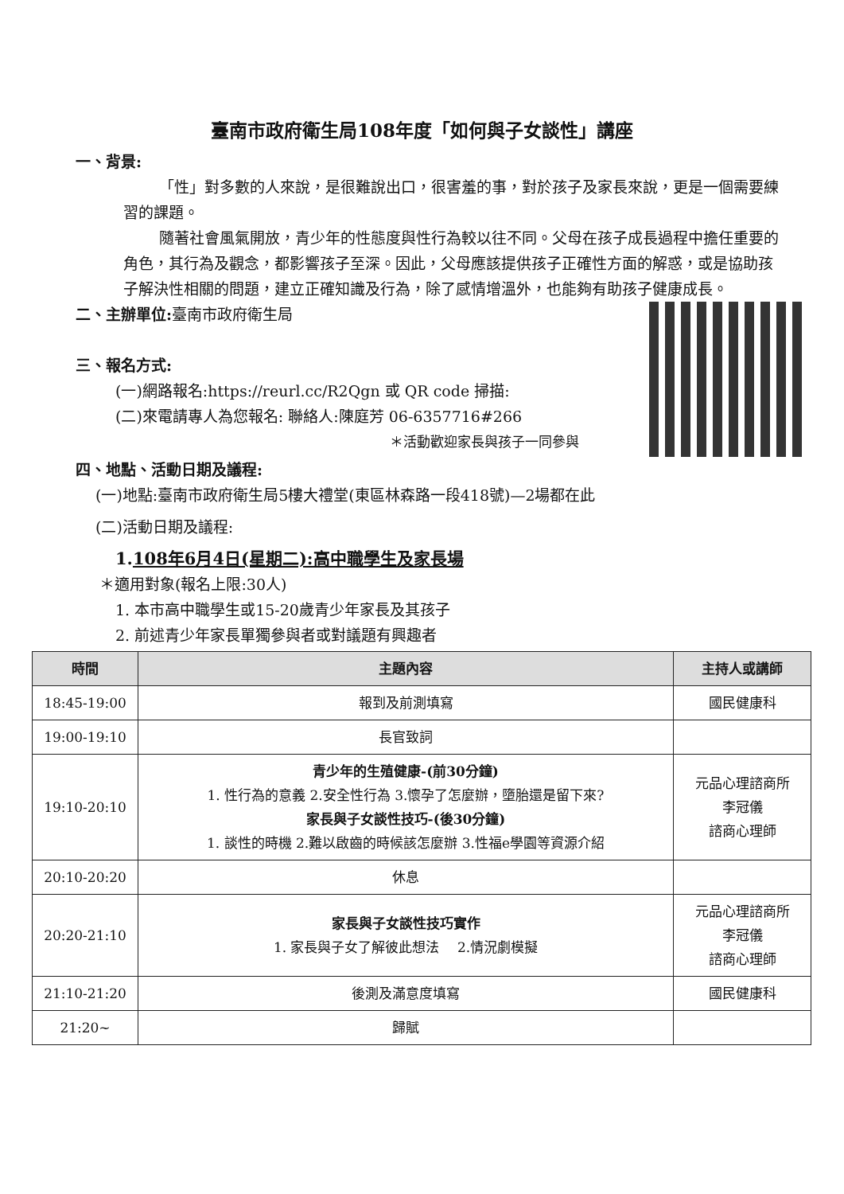臺南市政府衛生局108年度「如何與子女談性」講座
一、背景:
「性」對多數的人來說，是很難說出口，很害羞的事，對於孩子及家長來說，更是一個需要練習的課題。
隨著社會風氣開放，青少年的性態度與性行為較以往不同。父母在孩子成長過程中擔任重要的角色，其行為及觀念，都影響孩子至深。因此，父母應該提供孩子正確性方面的解惑，或是協助孩子解決性相關的問題，建立正確知識及行為，除了感情增溫外，也能夠有助孩子健康成長。
二、主辦單位:臺南市政府衛生局
三、報名方式:
(一)網路報名:https://reurl.cc/R2Qgn 或 QR code 掃描:
(二)來電請專人為您報名: 聯絡人:陳庭芳 06-6357716#266
＊活動歡迎家長與孩子一同參與
四、地點、活動日期及議程:
(一)地點:臺南市政府衛生局5樓大禮堂(東區林森路一段418號)—2場都在此
(二)活動日期及議程:
1.108年6月4日(星期二):高中職學生及家長場
＊適用對象(報名上限:30人)
1. 本市高中職學生或15-20歲青少年家長及其孩子
2. 前述青少年家長單獨參與者或對議題有興趣者
| 時間 | 主題內容 | 主持人或講師 |
| --- | --- | --- |
| 18:45-19:00 | 報到及前測填寫 | 國民健康科 |
| 19:00-19:10 | 長官致詞 | |
| 19:10-20:10 | 青少年的生殖健康-(前30分鐘) 1. 性行為的意義 2.安全性行為 3.懷孕了怎麼辦，墮胎還是留下來? 家長與子女談性技巧-(後30分鐘) 1. 談性的時機 2.難以啟齒的時候該怎麼辦 3.性福e學園等資源介紹 | 元品心理諮商所 李冠儀 諮商心理師 |
| 20:10-20:20 | 休息 | |
| 20:20-21:10 | 家長與子女談性技巧實作 1. 家長與子女了解彼此想法 2.情況劇模擬 | 元品心理諮商所 李冠儀 諮商心理師 |
| 21:10-21:20 | 後測及滿意度填寫 | 國民健康科 |
| 21:20~ | 歸賦 | |